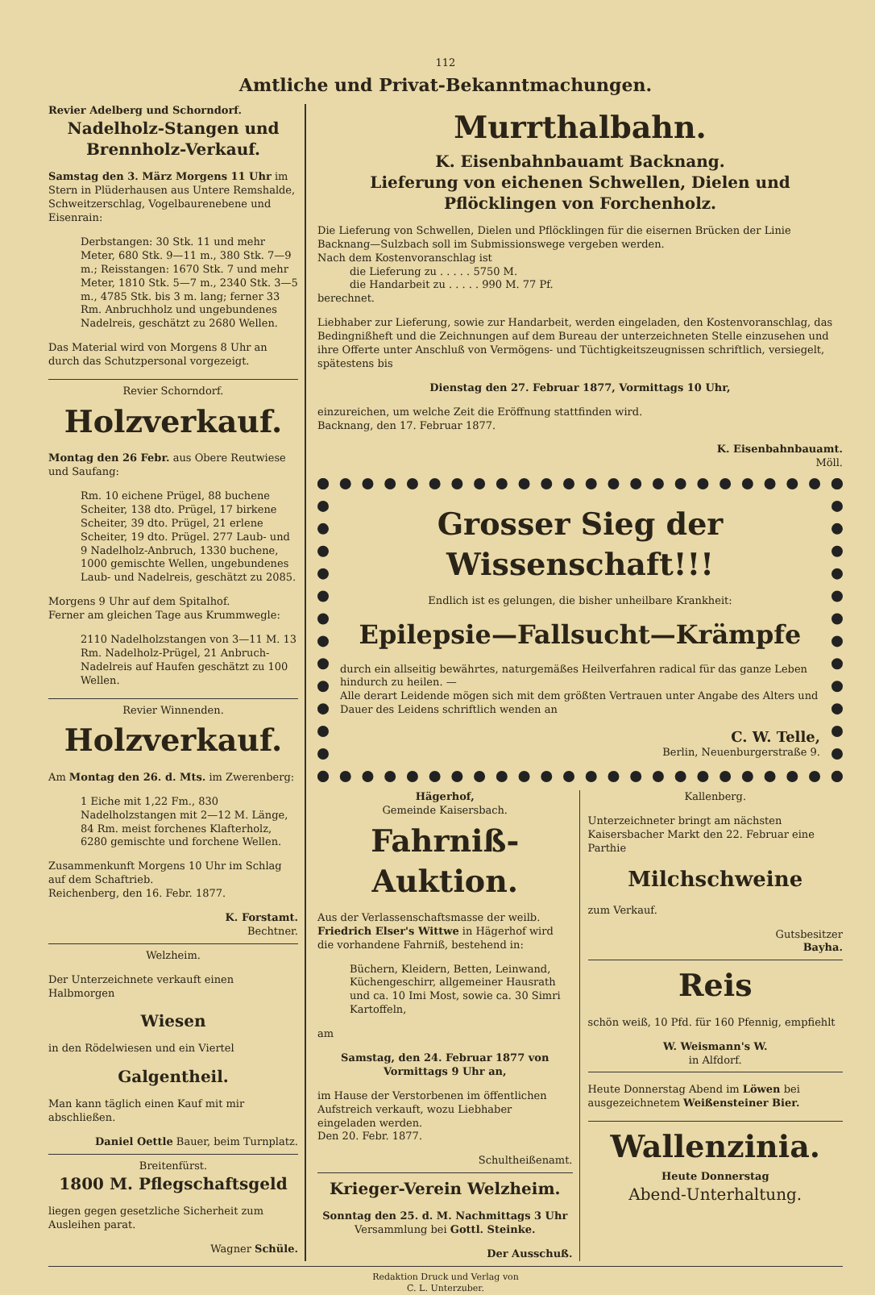112
Amtliche und Privat-Bekanntmachungen.
Revier Adelberg und Schorndorf.
Nadelholz-Stangen und Brennholz-Verkauf.
Samstag den 3. März Morgens 11 Uhr im Stern in Plüderhausen aus Untere Remshalde, Schweitzerschlag, Vogelbaurenebene und Eisenrain:
Derbstangen: 30 Stk. 11 und mehr Meter, 680 Stk. 9—11 m., 380 Stk. 7—9 m.; Reisstangen: 1670 Stk. 7 und mehr Meter, 1810 Stk. 5—7 m., 2340 Stk. 3—5 m., 4785 Stk. bis 3 m. lang; ferner 33 Rm. Anbruchholz und ungebundenes Nadelreis, geschätzt zu 2680 Wellen.
Das Material wird von Morgens 8 Uhr an durch das Schutzpersonal vorgezeigt.
Revier Schorndorf.
Holzverkauf.
Montag den 26 Febr. aus Obere Reutwiese und Saufang:
Rm. 10 eichene Prügel, 88 buchene Scheiter, 138 dto. Prügel, 17 birkene Scheiter, 39 dto. Prügel, 21 erlene Scheiter, 19 dto. Prügel. 277 Laub- und 9 Nadelholz-Anbruch, 1330 buchene, 1000 gemischte Wellen, ungebundenes Laub- und Nadelreis, geschätzt zu 2085.
Morgens 9 Uhr auf dem Spitalhof.
Ferner am gleichen Tage aus Krummwegle:
2110 Nadelholzstangen von 3—11 M. 13 Rm. Nadelholz-Prügel, 21 Anbruch-Nadelreis auf Haufen geschätzt zu 100 Wellen.
Revier Winnenden.
Holzverkauf.
Am Montag den 26. d. Mts. im Zwerenberg:
1 Eiche mit 1,22 Fm., 830 Nadelholzstangen mit 2—12 M. Länge, 84 Rm. meist forchenes Klafterholz, 6280 gemischte und forchene Wellen.
Zusammenkunft Morgens 10 Uhr im Schlag auf dem Schaftrieb.
Reichenberg, den 16. Febr. 1877.
K. Forstamt.
Bechtner.
Welzheim.
Der Unterzeichnete verkauft einen Halbmorgen
Wiesen
in den Rödelwiesen und ein Viertel
Galgentheil.
Man kann täglich einen Kauf mit mir abschließen.
Daniel Oettle Bauer, beim Turnplatz.
Breitenfürst.
1800 M. Pflegschaftsgeld
liegen gegen gesetzliche Sicherheit zum Ausleihen parat.
Wagner Schüle.
Murrthalbahn.
K. Eisenbahnbauamt Backnang.
Lieferung von eichenen Schwellen, Dielen und Pflöcklingen von Forchenholz.
Die Lieferung von Schwellen, Dielen und Pflöcklingen für die eisernen Brücken der Linie Backnang—Sulzbach soll im Submissionswege vergeben werden.
Nach dem Kostenvoranschlag ist
die Lieferung zu . . . . . 5750 M.
die Handarbeit zu . . . . . 990 M. 77 Pf.
berechnet.
Liebhaber zur Lieferung, sowie zur Handarbeit, werden eingeladen, den Kostenvoranschlag, das Bedingnißheft und die Zeichnungen auf dem Bureau der unterzeichneten Stelle einzusehen und ihre Offerte unter Anschluß von Vermögens- und Tüchtigkeitszeugnissen schriftlich, versiegelt, spätestens bis
Dienstag den 27. Februar 1877, Vormittags 10 Uhr,
einzureichen, um welche Zeit die Eröffnung stattfinden wird.
Backnang, den 17. Februar 1877.
K. Eisenbahnbauamt.
Möll.
Grosser Sieg der Wissenschaft!!!
Endlich ist es gelungen, die bisher unheilbare Krankheit:
Epilepsie—Fallsucht—Krämpfe
durch ein allseitig bewährtes, naturgemäßes Heilverfahren radical für das ganze Leben hindurch zu heilen. —
Alle derart Leidende mögen sich mit dem größten Vertrauen unter Angabe des Alters und Dauer des Leidens schriftlich wenden an
C. W. Telle,
Berlin, Neuenburgerstraße 9.
Hägerhof,
Gemeinde Kaisersbach.
Fahrniß-Auktion.
Aus der Verlassenschaftsmasse der weilb. Friedrich Elser's Wittwe in Hägerhof wird die vorhandene Fahrniß, bestehend in:
Büchern, Kleidern, Betten, Leinwand, Küchengeschirr, allgemeiner Hausrath und ca. 10 Imi Most, sowie ca. 30 Simri Kartoffeln,
am
Samstag, den 24. Februar 1877 von Vormittags 9 Uhr an,
im Hause der Verstorbenen im öffentlichen Aufstreich verkauft, wozu Liebhaber eingeladen werden.
Den 20. Febr. 1877.
Schultheißenamt.
Krieger-Verein Welzheim.
Sonntag den 25. d. M. Nachmittags 3 Uhr
Versammlung bei Gottl. Steinke.
Der Ausschuß.
Kallenberg.
Unterzeichneter bringt am nächsten Kaisersbacher Markt den 22. Februar eine Parthie
Milchschweine
zum Verkauf.
Gutsbesitzer
Bayha.
Reis
schön weiß, 10 Pfd. für 160 Pfennig, empfiehlt
W. Weismann's W.
in Alfdorf.
Heute Donnerstag Abend im Löwen bei ausgezeichnetem Weißensteiner Bier.
Wallenzinia.
Heute Donnerstag
Abend-Unterhaltung.
Redaktion Druck und Verlag von
C. L. Unterzuber.